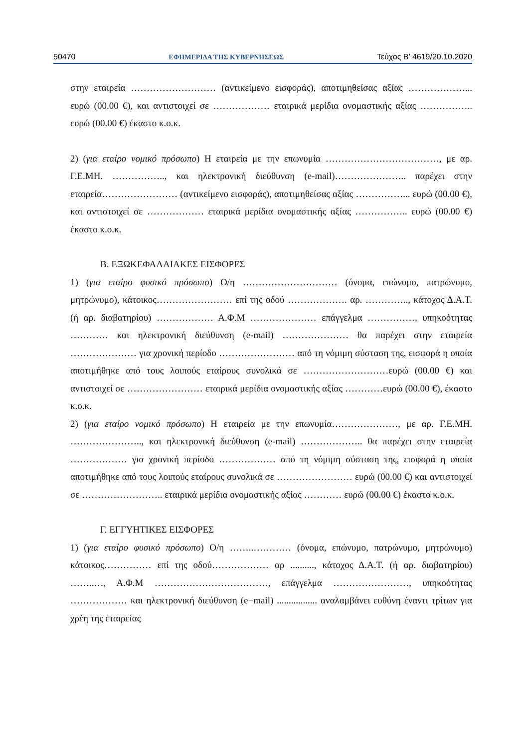50470 ΕΦΗΜΕΡΙΔΑ ΤΗΣ ΚΥΒΕΡΝΗΣΕΩΣ Τεύχος Β’ 4619/20.10.2020
στην εταιρεία ……………………… (αντικείμενο εισφοράς), αποτιμηθείσας αξίας ………………... ευρώ (00.00 €), και αντιστοιχεί σε ……………… εταιρικά μερίδια ονομαστικής αξίας …………….. ευρώ (00.00 €) έκαστο κ.ο.κ.
2) (για εταίρο νομικό πρόσωπο) Η εταιρεία με την επωνυμία ………………………………, με αρ. Γ.Ε.ΜΗ. …………….., και ηλεκτρονική διεύθυνση (e-mail)………………….. παρέχει στην εταιρεία…………………… (αντικείμενο εισφοράς), αποτιμηθείσας αξίας ……………... ευρώ (00.00 €), και αντιστοιχεί σε ……………… εταιρικά μερίδια ονομαστικής αξίας …………….. ευρώ (00.00 €) έκαστο κ.ο.κ.
Β. ΕΞΩΚΕΦΑΛΑΙΑΚΕΣ ΕΙΣΦΟΡΕΣ
1) (για εταίρο φυσικό πρόσωπο) Ο/η ………………………… (όνομα, επώνυμο, πατρώνυμο, μητρώνυμο), κάτοικος…………………… επί της οδού ………………. αρ. ………….., κάτοχος Δ.Α.Τ. (ή αρ. διαβατηρίου) ……………… Α.Φ.Μ ………………… επάγγελμα ……………, υπηκοότητας ………… και ηλεκτρονική διεύθυνση (e-mail) ………………… θα παρέχει στην εταιρεία ………………… για χρονική περίοδο …………………… από τη νόμιμη σύσταση της, εισφορά η οποία αποτιμήθηκε από τους λοιπούς εταίρους συνολικά σε ………………………ευρώ (00.00 €) και αντιστοιχεί σε …………………… εταιρικά μερίδια ονομαστικής αξίας …………ευρώ (00.00 €), έκαστο κ.ο.κ.
2) (για εταίρο νομικό πρόσωπο) Η εταιρεία με την επωνυμία…………………, με αρ. Γ.Ε.ΜΗ. ………………….., και ηλεκτρονική διεύθυνση (e-mail) ……………….. θα παρέχει στην εταιρεία ……………… για χρονική περίοδο ……………… από τη νόμιμη σύσταση της, εισφορά η οποία αποτιμήθηκε από τους λοιπούς εταίρους συνολικά σε …………………… ευρώ (00.00 €) και αντιστοιχεί σε …………………….. εταιρικά μερίδια ονομαστικής αξίας ………… ευρώ (00.00 €) έκαστο κ.ο.κ.
Γ. ΕΓΓΥΗΤΙΚΕΣ ΕΙΣΦΟΡΕΣ
1) (για εταίρο φυσικό πρόσωπο) Ο/η ……..………… (όνομα, επώνυμο, πατρώνυμο, μητρώνυμο) κάτοικος…………… επί της οδού……………… αρ .........., κάτοχος Δ.Α.Τ. (ή αρ. διαβατηρίου) ……..…, Α.Φ.Μ ………………………………, επάγγελμα ……………………, υπηκοότητας ……………… και ηλεκτρονική διεύθυνση (e−mail) ................. αναλαμβάνει ευθύνη έναντι τρίτων για χρέη της εταιρείας